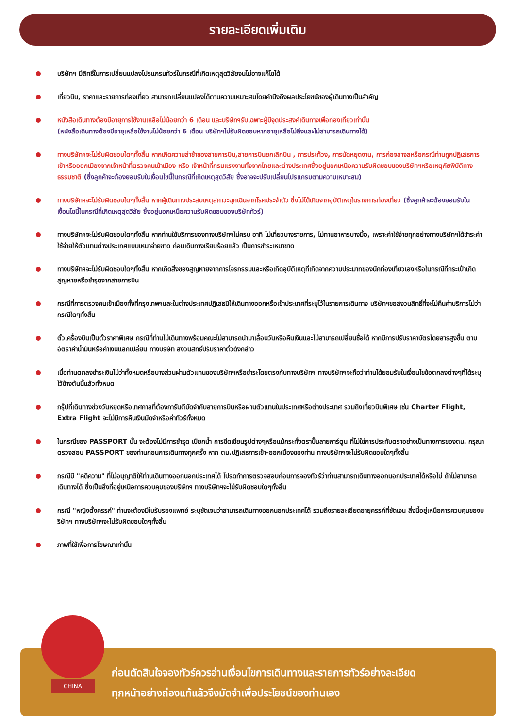รายละเอียดเพิ่มเติม
บริษัทฯ มีสิทธิ์ในการเปลี่ยนแปลงโปรแกรมทัวร์ในกรณีที่เกิดเหตุสุดวิสัยจนไม่อาจแก้ไขได้
เที่ยวบิน, ราคาและรายการท่องเที่ยว สามารถเปลี่ยนแปลงได้ตามความเหมาะสมโดยคำนึงถึงผลประโยชน์ของผู้เดินทางเป็นสำคัญ
หนังสือเดินทางต้องมีอายุการใช้งานเหลือไม่น้อยกว่า 6 เดือน และบริษัทฯรับเฉพาะผู้มีจุดประสงค์เดินทางเพื่อท่องเที่ยวเท่านั้น
(หนังสือเดินทางต้องมีอายุเหลือใช้งานไม่น้อยกว่า 6 เดือน บริษัทฯไม่รับผิดชอบหากอายุเหลือไม่ถึงและไม่สามารถเดินทางได้)
ทางบริษัทฯจะไม่รับผิดชอบใดๆทั้งสิ้น หากเกิดความล่าช้าของสายการบิน,สายการบินยกเลิกบิน , การประท้วง, การนัดหยุดงาน, การก่อจลาจลหรือกรณีท่านถูกปฏิเสธการเข้าหรือออกเมืองจากเจ้าหน้าที่ตรวจคนเข้าเมือง หรือ เจ้าหน้าที่กรมแรงงานทั้งจากไทยและต่างประเทศซึ่งอยู่นอกเหนือความรับผิดชอบของบริษัทฯหรือเหตุภัยพิบัติทางธรรมชาติ (ซึ่งลูกค้าจะต้องยอมรับในเงื่อนไขนี้ในกรณีที่เกิดเหตุสุดวิสัย ซึ่งอาจจะปรับเปลี่ยนโปรแกรมตามความเหมาะสม)
ทางบริษัทฯจะไม่รับผิดชอบใดๆทั้งสิ้น หากผู้เดินทางประสบเหตุสภาวะฉุกเฉินจากโรคประจำตัว ซึ่งไม่ได้เกิดจากอุบัติเหตุในรายการท่องเที่ยว (ซึ่งลูกค้าจะต้องยอมรับในเงื่อนไขนี้ในกรณีที่เกิดเหตุสุดวิสัย ซึ่งอยู่นอกเหนือความรับผิดชอบของบริษัททัวร์)
ทางบริษัทฯจะไม่รับผิดชอบใดๆทั้งสิ้น หากท่านใช้บริการของทางบริษัทฯไม่ครบ อาทิ ไม่เที่ยวบางรายการ, ไม่ทานอาหารบางมื้อ, เพราะค่าใช้จ่ายทุกอย่างทางบริษัทฯได้ชำระค่าใช้จ่ายให้ตัวแทนต่างประเทศแบบเหมาจ่ายขาด ก่อนเดินทางเรียบร้อยแล้ว เป็นการชำระเหมาขาด
ทางบริษัทฯจะไม่รับผิดชอบใดๆทั้งสิ้น หากเกิดสิ่งของสูญหายจากการโจรกรรมและหรือเกิดอุบัติเหตุที่เกิดจากความประมาทของนักท่องเที่ยวเองหรือในกรณีที่กระเป๋าเกิดสูญหายหรือชำรุดจากสายการบิน
กรณีที่การตรวจคนเข้าเมืองทั้งที่กรุงเทพฯและในต่างประเทศปฏิเสธมิให้เดินทางออกหรือเข้าประเทศที่ระบุไว้ในรายการเดินทาง บริษัทฯขอสงวนสิทธิ์ที่จะไม่คืนค่าบริการไม่ว่ากรณีใดๆทั้งสิ้น
ตั๋วเครื่องบินเป็นตั๋วราคาพิเศษ กรณีที่ท่านไม่เดินทางพร้อมคณะไม่สามารถนำมาเลื่อนวันหรือคืนเงินและไม่สามารถเปลี่ยนชื่อได้ หากมีการปรับราคาบัตรโดยสารสูงขึ้น ตามอัตราค่าน้ำมันหรือค่าเงินแลกเปลี่ยน ทางบริษัท สงวนสิทธิ์ปรับราคาตั๋วดังกล่าว
เมื่อท่านตกลงชำระเงินไม่ว่าทั้งหมดหรือบางส่วนผ่านตัวแทนของบริษัทฯหรือชำระโดยตรงกับทางบริษัทฯ ทางบริษัทฯจะถือว่าท่านได้ยอมรับในเงื่อนไขข้อตกลงต่างๆที่ได้ระบุไว้ข้างต้นนี้แล้วทั้งหมด
กรุ๊ปที่เดินทางช่วงวันหยุดหรือเทศกาลที่ต้องการันตีมัดจำกับสายการบินหรือผ่านตัวแทนในประเทศหรือต่างประเทศ รวมถึงเที่ยวบินพิเศษ เช่น Charter Flight, Extra Flight จะไม่มีการคืนเงินมัดจำหรือค่าทัวร์ทั้งหมด
ในกรณีของ PASSPORT นั้น จะต้องไม่มีการชำรุด เปียกน้ำ การขีดเขียนรูปต่างๆหรือแม้กระทั่งตราปั๊มลายการ์ตูน ที่ไม่ใช่การประทับตราอย่างเป็นทางการของตม. กรุณาตรวจสอบ PASSPORT ของท่านก่อนการเดินทางทุกครั้ง หาก ตม.ปฏิเสธการเข้า-ออกเมืองของท่าน ทางบริษัทฯจะไม่รับผิดชอบใดๆทั้งสิ้น
กรณีมี "คดีความ" ที่ไม่อนุญาติให้ท่านเดินทางออกนอกประเทศได้ โปรดทำการตรวจสอบก่อนการจองทัวร์ว่าท่านสามารถเดินทางออกนอกประเทศได้หรือไม่ ถ้าไม่สามารถเดินทางได้ ซึ่งเป็นสิ่งที่อยู่เหนือการควบคุมของบริษัทฯ ทางบริษัทฯจะไม่รับผิดชอบใดๆทั้งสิ้น
กรณี "หญิงตั้งครรภ์" ท่านจะต้องมีใบรับรองแพทย์ ระบุชัดเจนว่าสามารถเดินทางออกนอกประเทศได้ รวมถึงรายละเอียดอายุครรภ์ที่ชัดเจน สิ่งนี้อยู่เหนือการควบคุมของบริษัทฯ ทางบริษัทฯจะไม่รับผิดขอบใดๆทั้งสิ้น
ภาพที่ใช้เพื่อการโฆษณาเท่านั้น
CHINA
ก่อนตัดสินใจจองทัวร์ควรอ่านเงื่อนไขการเดินทางและรายการทัวร์อย่างละเอียด
ทุกหน้าอย่างถ่องแท้แล้วจึงมัดจำเพื่อประโยชน์ของท่านเอง